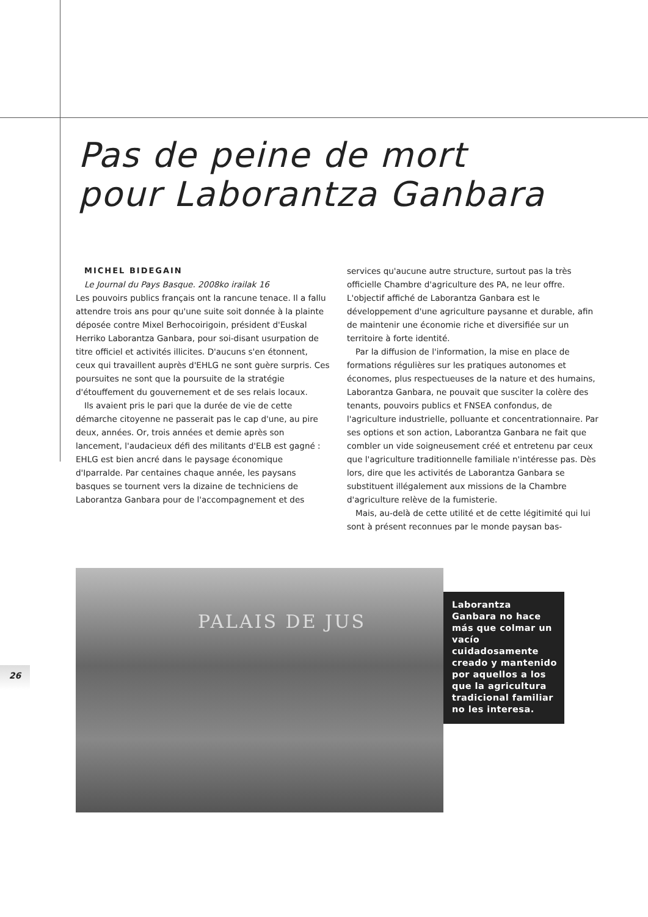Pas de peine de mort
pour Laborantza Ganbara
MICHEL BIDEGAIN
Le Journal du Pays Basque. 2008ko irailak 16
Les pouvoirs publics français ont la rancune tenace. Il a fallu attendre trois ans pour qu'une suite soit donnée à la plainte déposée contre Mixel Berhocoirigoin, président d'Euskal Herriko Laborantza Ganbara, pour soi-disant usurpation de titre officiel et activités illicites. D'aucuns s'en étonnent, ceux qui travaillent auprès d'EHLG ne sont guère surpris. Ces poursuites ne sont que la poursuite de la stratégie d'étouffement du gouvernement et de ses relais locaux.
Ils avaient pris le pari que la durée de vie de cette démarche citoyenne ne passerait pas le cap d'une, au pire deux, années. Or, trois années et demie après son lancement, l'audacieux défi des militants d'ELB est gagné : EHLG est bien ancré dans le paysage économique d'Iparralde. Par centaines chaque année, les paysans basques se tournent vers la dizaine de techniciens de Laborantza Ganbara pour de l'accompagnement et des
services qu'aucune autre structure, surtout pas la très officielle Chambre d'agriculture des PA, ne leur offre. L'objectif affiché de Laborantza Ganbara est le développement d'une agriculture paysanne et durable, afin de maintenir une économie riche et diversifiée sur un territoire à forte identité.
Par la diffusion de l'information, la mise en place de formations régulières sur les pratiques autonomes et économes, plus respectueuses de la nature et des humains, Laborantza Ganbara, ne pouvait que susciter la colère des tenants, pouvoirs publics et FNSEA confondus, de l'agriculture industrielle, polluante et concentrationnaire. Par ses options et son action, Laborantza Ganbara ne fait que combler un vide soigneusement créé et entretenu par ceux que l'agriculture traditionnelle familiale n'intéresse pas. Dès lors, dire que les activités de Laborantza Ganbara se substituent illégalement aux missions de la Chambre d'agriculture relève de la fumisterie.
Mais, au-delà de cette utilité et de cette légitimité qui lui sont à présent reconnues par le monde paysan bas-
PALAIS DE JUS
Laborantza Ganbara no hace más que colmar un vacío cuidadosamente creado y mantenido por aquellos a los que la agricultura tradicional familiar no les interesa.
26